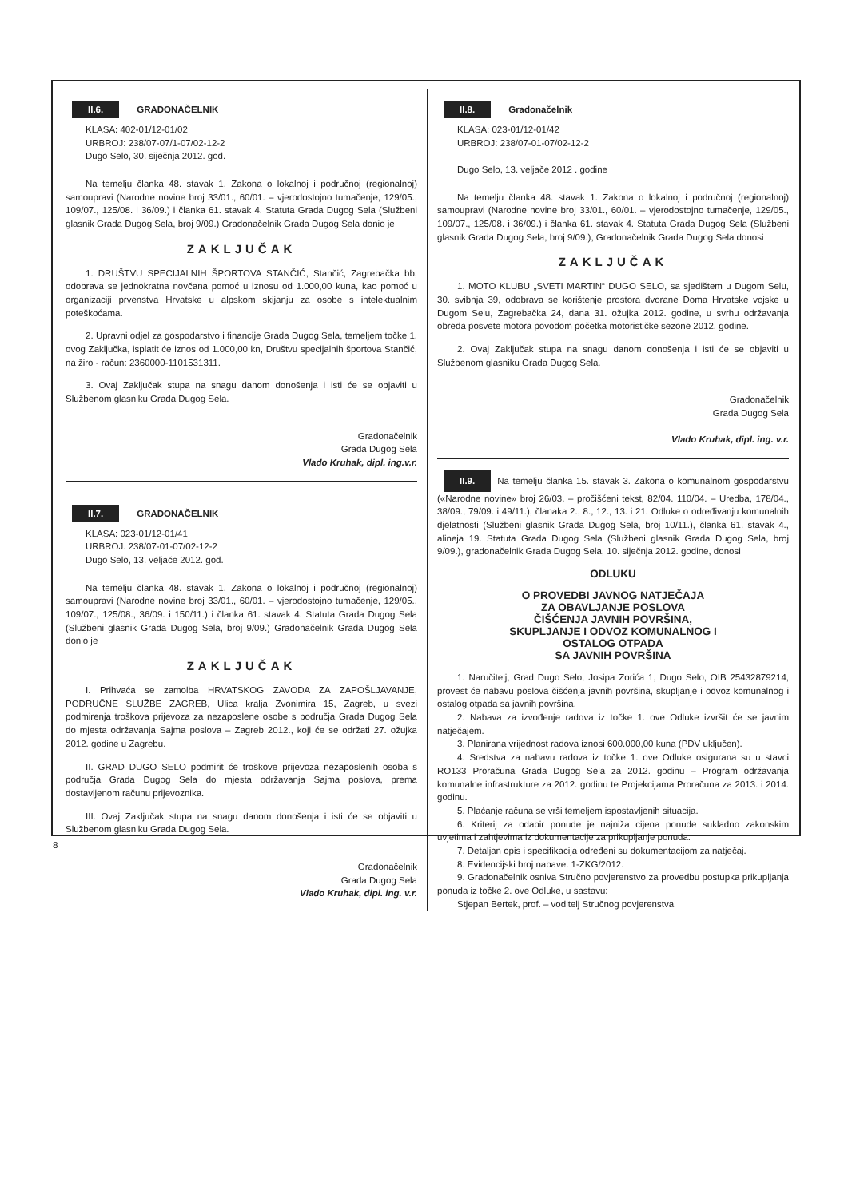II.6. GRADONAČELNIK
KLASA: 402-01/12-01/02
URBROJ: 238/07-07/1-07/02-12-2
Dugo Selo, 30. siječnja 2012. god.
Na temelju članka 48. stavak 1. Zakona o lokalnoj i područnoj (regionalnoj) samoupravi (Narodne novine broj 33/01., 60/01. – vjerodostojno tumačenje, 129/05., 109/07., 125/08. i 36/09.) i članka 61. stavak 4. Statuta Grada Dugog Sela (Službeni glasnik Grada Dugog Sela, broj 9/09.) Gradonačelnik Grada Dugog Sela donio je
ZAKLJUČAK
1. DRUŠTVU SPECIJALNIH ŠPORTOVA STANČIĆ, Stančić, Zagrebačka bb, odobrava se jednokratna novčana pomoć u iznosu od 1.000,00 kuna, kao pomoć u organizaciji prvenstva Hrvatske u alpskom skijanju za osobe s intelektualnim poteškoćama.
2. Upravni odjel za gospodarstvo i financije Grada Dugog Sela, temeljem točke 1. ovog Zaključka, isplatit će iznos od 1.000,00 kn, Društvu specijalnih športova Stančić, na žiro - račun: 2360000-1101531311.
3. Ovaj Zaključak stupa na snagu danom donošenja i isti će se objaviti u Službenom glasniku Grada Dugog Sela.
Gradonačelnik
Grada Dugog Sela
Vlado Kruhak, dipl. ing.v.r.
II.7. GRADONAČELNIK
KLASA: 023-01/12-01/41
URBROJ: 238/07-01-07/02-12-2
Dugo Selo, 13. veljače 2012. god.
Na temelju članka 48. stavak 1. Zakona o lokalnoj i područnoj (regionalnoj) samoupravi (Narodne novine broj 33/01., 60/01. – vjerodostojno tumačenje, 129/05., 109/07., 125/08., 36/09. i 150/11.) i članka 61. stavak 4. Statuta Grada Dugog Sela (Službeni glasnik Grada Dugog Sela, broj 9/09.) Gradonačelnik Grada Dugog Sela donio je
ZAKLJUČAK
I. Prihvaća se zamolba HRVATSKOG ZAVODA ZA ZAPOŠLJAVANJE, PODRUČNE SLUŽBE ZAGREB, Ulica kralja Zvonimira 15, Zagreb, u svezi podmirenja troškova prijevoza za nezaposlene osobe s područja Grada Dugog Sela do mjesta održavanja Sajma poslova – Zagreb 2012., koji će se održati 27. ožujka 2012. godine u Zagrebu.
II. GRAD DUGO SELO podmirit će troškove prijevoza nezaposlenih osoba s područja Grada Dugog Sela do mjesta održavanja Sajma poslova, prema dostavljenom računu prijevoznika.
III. Ovaj Zaključak stupa na snagu danom donošenja i isti će se objaviti u Službenom glasniku Grada Dugog Sela.
Gradonačelnik
Grada Dugog Sela
Vlado Kruhak, dipl. ing. v.r.
II.8. Gradonačelnik
KLASA: 023-01/12-01/42
URBROJ: 238/07-01-07/02-12-2
Dugo Selo, 13. veljače 2012 . godine
Na temelju članka 48. stavak 1. Zakona o lokalnoj i područnoj (regionalnoj) samoupravi (Narodne novine broj 33/01., 60/01. – vjerodostojno tumačenje, 129/05., 109/07., 125/08. i 36/09.) i članka 61. stavak 4. Statuta Grada Dugog Sela (Službeni glasnik Grada Dugog Sela, broj 9/09.), Gradonačelnik Grada Dugog Sela donosi
ZAKLJUČAK
1. MOTO KLUBU „SVETI MARTIN“ DUGO SELO, sa sjedištem u Dugom Selu, 30. svibnja 39, odobrava se korištenje prostora dvorane Doma Hrvatske vojske u Dugom Selu, Zagrebačka 24, dana 31. ožujka 2012. godine, u svrhu održavanja obreda posvete motora povodom početka motorističke sezone 2012. godine.
2. Ovaj Zaključak stupa na snagu danom donošenja i isti će se objaviti u Službenom glasniku Grada Dugog Sela.
Gradonačelnik
Grada Dugog Sela
Vlado Kruhak, dipl. ing. v.r.
II.9. Na temelju članka 15. stavak 3. Zakona o komunalnom gospodarstvu («Narodne novine» broj 26/03. – pročišćeni tekst, 82/04. 110/04. – Uredba, 178/04., 38/09., 79/09. i 49/11.), članaka 2., 8., 12., 13. i 21. Odluke o određivanju komunalnih djelatnosti (Službeni glasnik Grada Dugog Sela, broj 10/11.), članka 61. stavak 4., alineja 19. Statuta Grada Dugog Sela (Službeni glasnik Grada Dugog Sela, broj 9/09.), gradonačelnik Grada Dugog Sela, 10. siječnja 2012. godine, donosi
ODLUKU
O PROVEDBI JAVNOG NATJEČAJA
ZA OBAVLJANJE POSLOVA
ČIŠĆENJA JAVNIH POVRŠINA,
SKUPLJANJE I ODVOZ KOMUNALNOG I
OSTALOG OTPADA
SA JAVNIH POVRŠINA
1. Naručitelj, Grad Dugo Selo, Josipa Zorića 1, Dugo Selo, OIB 25432879214, provest će nabavu poslova čišćenja javnih površina, skupljanje i odvoz komunalnog i ostalog otpada sa javnih površina.
2. Nabava za izvođenje radova iz točke 1. ove Odluke izvršit će se javnim natječajem.
3. Planirana vrijednost radova iznosi 600.000,00 kuna (PDV uključen).
4. Sredstva za nabavu radova iz točke 1. ove Odluke osigurana su u stavci RO133 Proračuna Grada Dugog Sela za 2012. godinu – Program održavanja komunalne infrastrukture za 2012. godinu te Projekcijama Proračuna za 2013. i 2014. godinu.
5. Plaćanje računa se vrši temeljem ispostavljenih situacija.
6. Kriterij za odabir ponude je najniža cijena ponude sukladno zakonskim uvjetima i zahtjevima iz dokumentacije za prikupljanje ponuda.
7. Detaljan opis i specifikacija određeni su dokumentacijom za natječaj.
8. Evidencijski broj nabave: 1-ZKG/2012.
9. Gradonačelnik osniva Stručno povjerenstvo za provedbu postupka prikupljanja ponuda iz točke 2. ove Odluke, u sastavu:
Stjepan Bertek, prof. – voditelj Stručnog povjerenstva
8